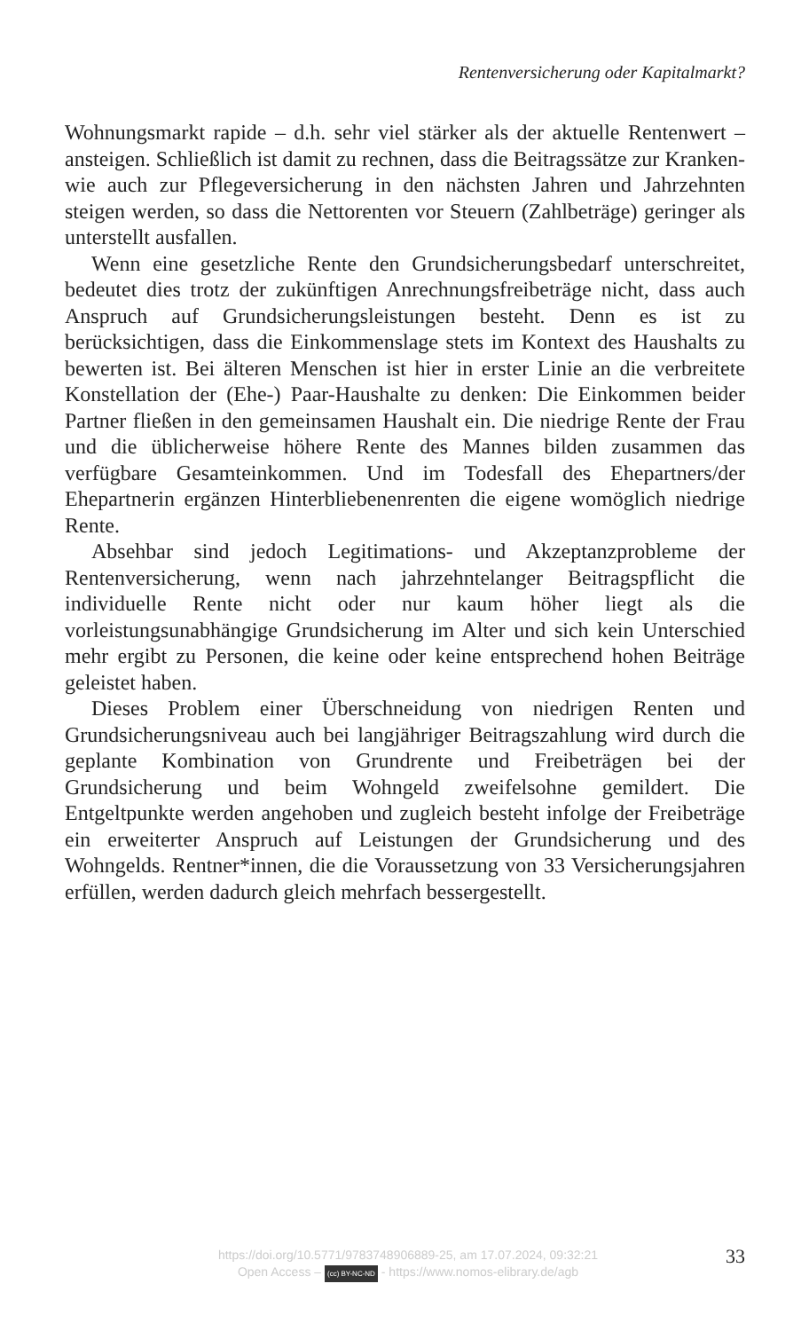Rentenversicherung oder Kapitalmarkt?
Wohnungsmarkt rapide – d.h. sehr viel stärker als der aktuelle Rentenwert – ansteigen. Schließlich ist damit zu rechnen, dass die Beitragssätze zur Kranken- wie auch zur Pflegeversicherung in den nächsten Jahren und Jahrzehnten steigen werden, so dass die Nettorenten vor Steuern (Zahlbeträge) geringer als unterstellt ausfallen.
Wenn eine gesetzliche Rente den Grundsicherungsbedarf unterschreitet, bedeutet dies trotz der zukünftigen Anrechnungsfreibeträge nicht, dass auch Anspruch auf Grundsicherungsleistungen besteht. Denn es ist zu berücksichtigen, dass die Einkommenslage stets im Kontext des Haushalts zu bewerten ist. Bei älteren Menschen ist hier in erster Linie an die verbreitete Konstellation der (Ehe-) Paar-Haushalte zu denken: Die Einkommen beider Partner fließen in den gemeinsamen Haushalt ein. Die niedrige Rente der Frau und die üblicherweise höhere Rente des Mannes bilden zusammen das verfügbare Gesamteinkommen. Und im Todesfall des Ehepartners/der Ehepartnerin ergänzen Hinterbliebenenrenten die eigene womöglich niedrige Rente.
Absehbar sind jedoch Legitimations- und Akzeptanzprobleme der Rentenversicherung, wenn nach jahrzehntelanger Beitragspflicht die individuelle Rente nicht oder nur kaum höher liegt als die vorleistungsunabhängige Grundsicherung im Alter und sich kein Unterschied mehr ergibt zu Personen, die keine oder keine entsprechend hohen Beiträge geleistet haben.
Dieses Problem einer Überschneidung von niedrigen Renten und Grundsicherungsniveau auch bei langjähriger Beitragszahlung wird durch die geplante Kombination von Grundrente und Freibeträgen bei der Grundsicherung und beim Wohngeld zweifelsohne gemildert. Die Entgeltpunkte werden angehoben und zugleich besteht infolge der Freibeträge ein erweiterter Anspruch auf Leistungen der Grundsicherung und des Wohngelds. Rentner*innen, die die Voraussetzung von 33 Versicherungsjahren erfüllen, werden dadurch gleich mehrfach bessergestellt.
https://doi.org/10.5771/9783748906889-25, am 17.07.2024, 09:32:21
Open Access – (cc) BY-NC-ND - https://www.nomos-elibrary.de/agb
33